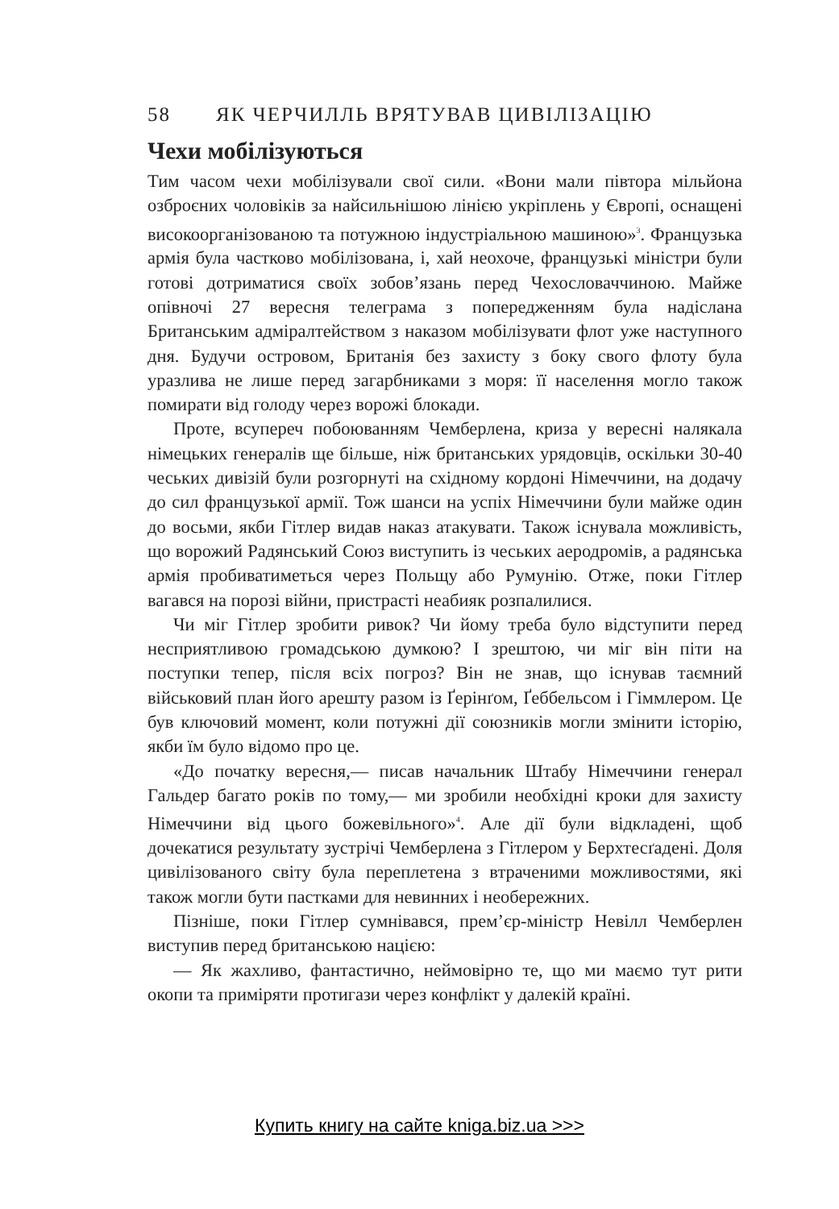58 ЯК ЧЕРЧИЛЛЬ ВРЯТУВАВ ЦИВІЛІЗАЦІЮ
Чехи мобілізуються
Тим часом чехи мобілізували свої сили. «Вони мали півтора мільйона озброєних чоловіків за найсильнішою лінією укріплень у Європі, оснащені високоорганізованою та потужною індустріальною машиною»<sup>3</sup>. Французька армія була частково мобілізована, і, хай неохоче, французькі міністри були готові дотриматися своїх зобов’язань перед Чехословаччиною. Майже опівночі 27 вересня телеграма з попередженням була надіслана Британським адміралтейством з наказом мобілізувати флот уже наступного дня. Будучи островом, Британія без захисту з боку свого флоту була уразлива не лише перед загарбниками з моря: її населення могло також помирати від голоду через ворожі блокади.
Проте, всупереч побоюванням Чемберлена, криза у вересні налякала німецьких генералів ще більше, ніж британських урядовців, оскільки 30-40 чеських дивізій були розгорнуті на східному кордоні Німеччини, на додачу до сил французької армії. Тож шанси на успіх Німеччини були майже один до восьми, якби Гітлер видав наказ атакувати. Також існувала можливість, що ворожий Радянський Союз виступить із чеських аеродромів, а радянська армія пробиватиметься через Польщу або Румунію. Отже, поки Гітлер вагався на порозі війни, пристрасті неабияк розпалилися.
Чи міг Гітлер зробити ривок? Чи йому треба було відступити перед несприятливою громадською думкою? І зрештою, чи міг він піти на поступки тепер, після всіх погроз? Він не знав, що існував таємний військовий план його арешту разом із Ґерінґом, Ґеббельсом і Гіммлером. Це був ключовий момент, коли потужні дії союзників могли змінити історію, якби їм було відомо про це.
«До початку вересня,— писав начальник Штабу Німеччини генерал Гальдер багато років по тому,— ми зробили необхідні кроки для захисту Німеччини від цього божевільного»<sup>4</sup>. Але дії були відкладені, щоб дочекатися результату зустрічі Чемберлена з Гітлером у Берхтесґадені. Доля цивілізованого світу була переплетена з втраченими можливостями, які також могли бути пастками для невинних і необережних.
Пізніше, поки Гітлер сумнівався, прем’єр-міністр Невілл Чемберлен виступив перед британською нацією:
— Як жахливо, фантастично, неймовірно те, що ми маємо тут рити окопи та приміряти протигази через конфлікт у далекій країні.
Купить книгу на сайте kniga.biz.ua >>>